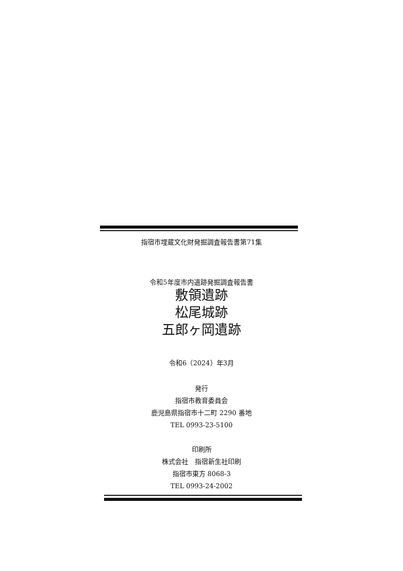指宿市埋蔵文化財発掘調査報告書第71集
令和5年度市内遺跡発掘調査報告書
敷領遺跡
松尾城跡
五郎ヶ岡遺跡
令和6（2024）年3月
発行
指宿市教育委員会
鹿児島県指宿市十二町 2290 番地
TEL 0993-23-5100
印刷所
株式会社　指宿新生社印刷
指宿市東方 8068-3
TEL 0993-24-2002